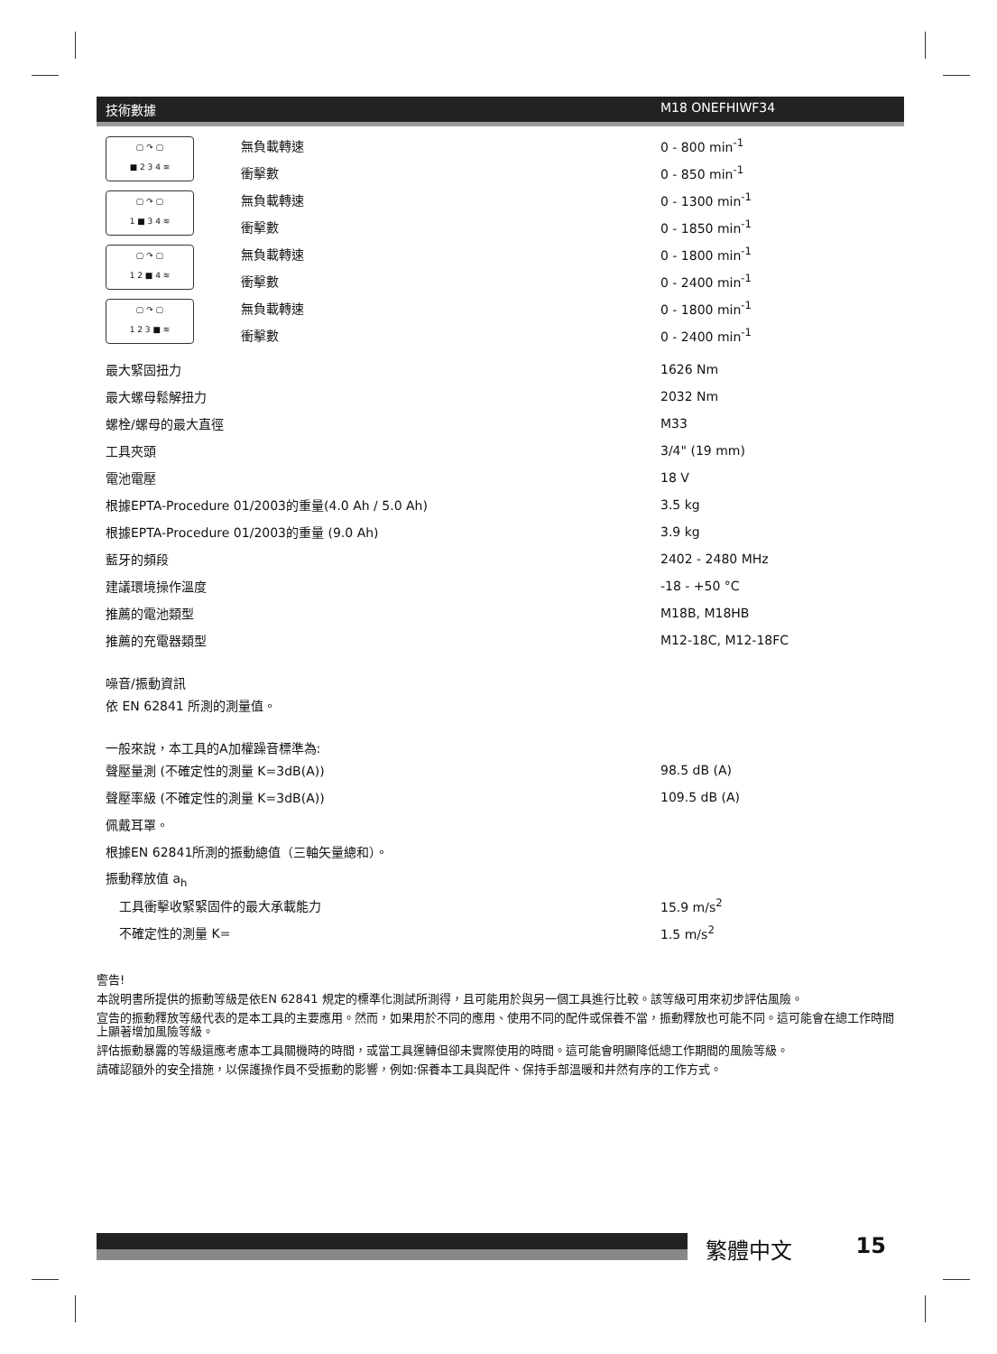技術數據 M18 ONEFHIWF34
| ▢ ↷ ▢ ■ 2 3 4 ≋ | 無負載轉速 | 0 - 800 min<sup>-1</sup> |
| | 衝擊數 | 0 - 850 min<sup>-1</sup> |
| ▢ ↷ ▢ 1 ■ 3 4 ≋ | 無負載轉速 | 0 - 1300 min<sup>-1</sup> |
| | 衝擊數 | 0 - 1850 min<sup>-1</sup> |
| ▢ ↷ ▢ 1 2 ■ 4 ≋ | 無負載轉速 | 0 - 1800 min<sup>-1</sup> |
| | 衝擊數 | 0 - 2400 min<sup>-1</sup> |
| ▢ ↷ ▢ 1 2 3 ■ ≋ | 無負載轉速 | 0 - 1800 min<sup>-1</sup> |
| | 衝擊數 | 0 - 2400 min<sup>-1</sup> |
| 最大緊固扭力 | 1626 Nm |
| 最大螺母鬆解扭力 | 2032 Nm |
| 螺栓/螺母的最大直徑 | M33 |
| 工具夾頭 | 3/4" (19 mm) |
| 電池電壓 | 18 V |
| 根據EPTA-Procedure 01/2003的重量(4.0 Ah / 5.0 Ah) | 3.5 kg |
| 根據EPTA-Procedure 01/2003的重量 (9.0 Ah) | 3.9 kg |
| 藍牙的頻段 | 2402 - 2480 MHz |
| 建議環境操作溫度 | -18 - +50 °C |
| 推薦的電池類型 | M18B, M18HB |
| 推薦的充電器類型 | M12-18C, M12-18FC |
| 噪音/振動資訊 | |
| 依 EN 62841 所測的測量值。 | |
| 一般來說，本工具的A加權躁音標準為: | |
| 聲壓量測 (不確定性的測量 K=3dB(A)) | 98.5 dB (A) |
| 聲壓率級 (不確定性的測量 K=3dB(A)) | 109.5 dB (A) |
| 佩戴耳罩。 | |
| 根據EN 62841所測的振動總值（三軸矢量總和）。 | |
| 振動釋放值 a<sub>h</sub> | |
| 工具衝擊收緊緊固件的最大承載能力 | 15.9 m/s<sup>2</sup> |
| 不確定性的測量 K= | 1.5 m/s<sup>2</sup> |
警告!
本說明書所提供的振動等級是依EN 62841 規定的標準化測試所測得，且可能用於與另一個工具進行比較。該等級可用來初步評估風險。
宣告的振動釋放等級代表的是本工具的主要應用。然而，如果用於不同的應用、使用不同的配件或保養不當，振動釋放也可能不同。這可能會在總工作時間上顯著增加風險等級。
評估振動暴露的等級還應考慮本工具關機時的時間，或當工具運轉但卻未實際使用的時間。這可能會明顯降低總工作期間的風險等級。
請確認額外的安全措施，以保護操作員不受振動的影響，例如:保養本工具與配件、保持手部溫暖和井然有序的工作方式。
繁體中文 15